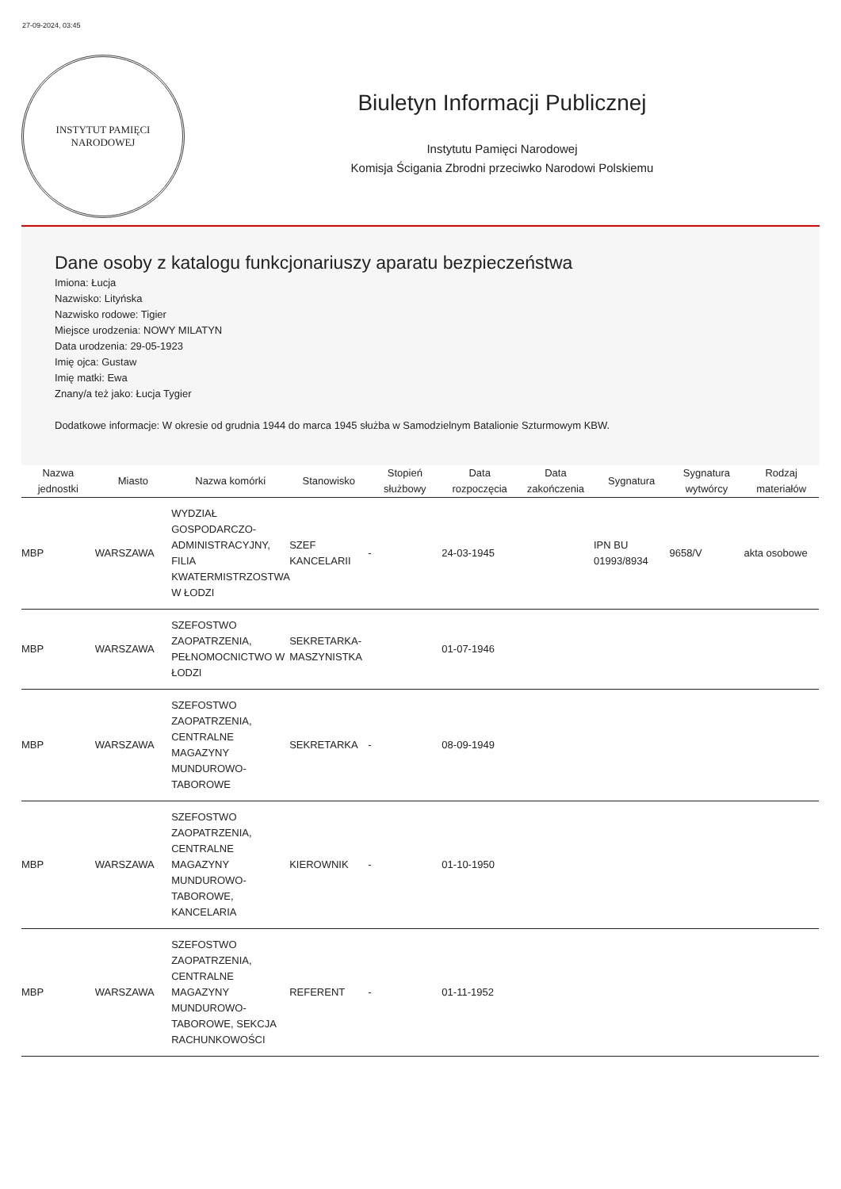27-09-2024, 03:45
INSTYTUT PAMIĘCI
NARODOWEJ
Biuletyn Informacji Publicznej
Instytutu Pamięci Narodowej
Komisja Ścigania Zbrodni przeciwko Narodowi Polskiemu
Dane osoby z katalogu funkcjonariuszy aparatu bezpieczeństwa
Imiona: Łucja
Nazwisko: Lityńska
Nazwisko rodowe: Tigier
Miejsce urodzenia: NOWY MILATYN
Data urodzenia: 29-05-1923
Imię ojca: Gustaw
Imię matki: Ewa
Znany/a też jako: Łucja Tygier
Dodatkowe informacje: W okresie od grudnia 1944 do marca 1945 służba w Samodzielnym Batalionie Szturmowym KBW.
| Nazwa jednostki | Miasto | Nazwa komórki | Stanowisko | Stopień służbowy | Data rozpoczęcia | Data zakończenia | Sygnatura | Sygnatura wytwórcy | Rodzaj materiałów |
| --- | --- | --- | --- | --- | --- | --- | --- | --- | --- |
| MBP | WARSZAWA | WYDZIAŁ GOSPODARCZO-ADMINISTRACYJNY, FILIA KWATERMISTRZOSTWA W ŁODZI | SZEF KANCELARII | - | 24-03-1945 | | IPN BU 01993/8934 | 9658/V | akta osobowe |
| MBP | WARSZAWA | SZEFOSTWO ZAOPATRZENIA, PEŁNOMOCNICTWO W ŁODZI | SEKRETARKA-MASZYNISTKA | | 01-07-1946 | | | | |
| MBP | WARSZAWA | SZEFOSTWO ZAOPATRZENIA, CENTRALNE MAGAZYNY MUNDUROWO-TABOROWE | SEKRETARKA | - | 08-09-1949 | | | | |
| MBP | WARSZAWA | SZEFOSTWO ZAOPATRZENIA, CENTRALNE MAGAZYNY MUNDUROWO-TABOROWE, KANCELARIA | KIEROWNIK | - | 01-10-1950 | | | | |
| MBP | WARSZAWA | SZEFOSTWO ZAOPATRZENIA, CENTRALNE MAGAZYNY MUNDUROWO-TABOROWE, SEKCJA RACHUNKOWOŚCI | REFERENT | - | 01-11-1952 | | | | |